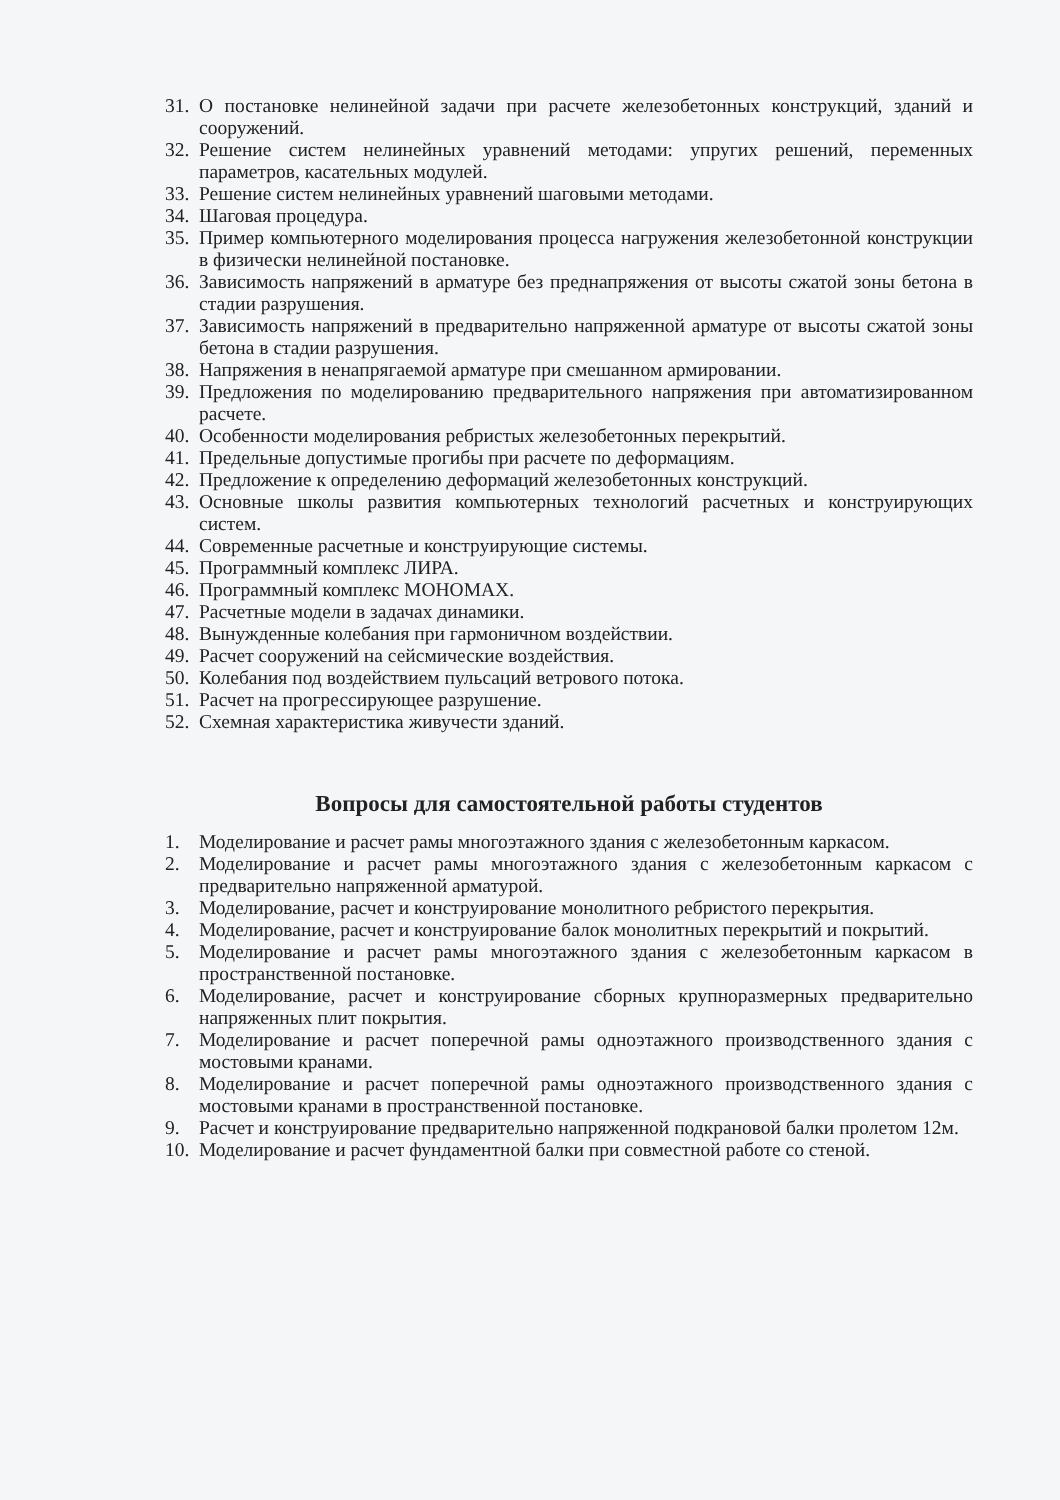31. О постановке нелинейной задачи при расчете железобетонных конструкций, зданий и сооружений.
32. Решение систем нелинейных уравнений методами: упругих решений, переменных параметров, касательных модулей.
33. Решение систем нелинейных уравнений шаговыми методами.
34. Шаговая процедура.
35. Пример компьютерного моделирования процесса нагружения железобетонной конструкции в физически нелинейной постановке.
36. Зависимость напряжений в арматуре без преднапряжения от высоты сжатой зоны бетона в стадии разрушения.
37. Зависимость напряжений в предварительно напряженной арматуре от высоты сжатой зоны бетона в стадии разрушения.
38. Напряжения в ненапрягаемой арматуре при смешанном армировании.
39. Предложения по моделированию предварительного напряжения при автоматизированном расчете.
40. Особенности моделирования ребристых железобетонных перекрытий.
41. Предельные допустимые прогибы при расчете по деформациям.
42. Предложение к определению деформаций железобетонных конструкций.
43. Основные школы развития компьютерных технологий расчетных и конструирующих систем.
44. Современные расчетные и конструирующие системы.
45. Программный комплекс ЛИРА.
46. Программный комплекс МОНОМАХ.
47. Расчетные модели в задачах динамики.
48. Вынужденные колебания при гармоничном воздействии.
49. Расчет сооружений на сейсмические воздействия.
50. Колебания под воздействием пульсаций ветрового потока.
51. Расчет на прогрессирующее разрушение.
52. Схемная характеристика живучести зданий.
Вопросы для самостоятельной работы студентов
1. Моделирование и расчет рамы многоэтажного здания с железобетонным каркасом.
2. Моделирование и расчет рамы многоэтажного здания с железобетонным каркасом с предварительно напряженной арматурой.
3. Моделирование, расчет и конструирование монолитного ребристого перекрытия.
4. Моделирование, расчет и конструирование балок монолитных перекрытий и покрытий.
5. Моделирование и расчет рамы многоэтажного здания с железобетонным каркасом в пространственной постановке.
6. Моделирование, расчет и конструирование сборных крупноразмерных предварительно напряженных плит покрытия.
7. Моделирование и расчет поперечной рамы одноэтажного производственного здания с мостовыми кранами.
8. Моделирование и расчет поперечной рамы одноэтажного производственного здания с мостовыми кранами в пространственной постановке.
9. Расчет и конструирование предварительно напряженной подкрановой балки пролетом 12м.
10. Моделирование и расчет фундаментной балки при совместной работе со стеной.